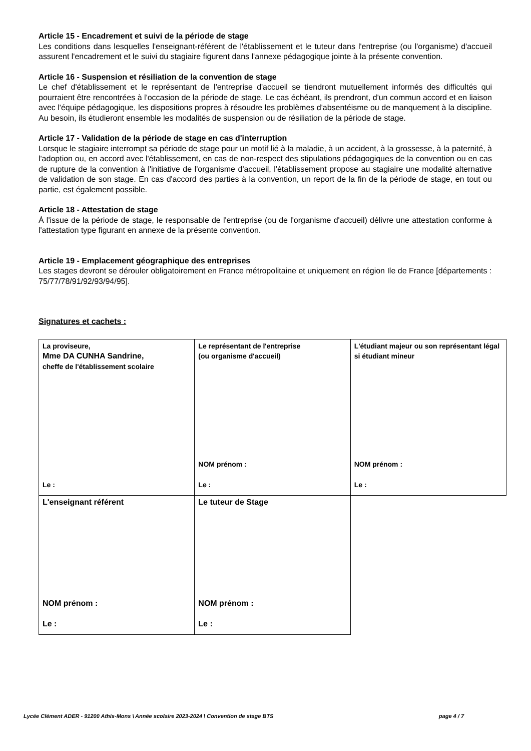Article 15 - Encadrement et suivi de la période de stage
Les conditions dans lesquelles l'enseignant-référent de l'établissement et le tuteur dans l'entreprise (ou l'organisme) d'accueil assurent l'encadrement et le suivi du stagiaire figurent dans l'annexe pédagogique jointe à la présente convention.
Article 16 - Suspension et résiliation de la convention de stage
Le chef d'établissement et le représentant de l'entreprise d'accueil se tiendront mutuellement informés des difficultés qui pourraient être rencontrées à l'occasion de la période de stage. Le cas échéant, ils prendront, d'un commun accord et en liaison avec l'équipe pédagogique, les dispositions propres à résoudre les problèmes d'absentéisme ou de manquement à la discipline. Au besoin, ils étudieront ensemble les modalités de suspension ou de résiliation de la période de stage.
Article 17 - Validation de la période de stage en cas d'interruption
Lorsque le stagiaire interrompt sa période de stage pour un motif lié à la maladie, à un accident, à la grossesse, à la paternité, à l'adoption ou, en accord avec l'établissement, en cas de non-respect des stipulations pédagogiques de la convention ou en cas de rupture de la convention à l'initiative de l'organisme d'accueil, l'établissement propose au stagiaire une modalité alternative de validation de son stage. En cas d'accord des parties à la convention, un report de la fin de la période de stage, en tout ou partie, est également possible.
Article 18 - Attestation de stage
À l'issue de la période de stage, le responsable de l'entreprise (ou de l'organisme d'accueil) délivre une attestation conforme à l'attestation type figurant en annexe de la présente convention.
Article 19 - Emplacement géographique des entreprises
Les stages devront se dérouler obligatoirement en France métropolitaine et uniquement en région Ile de France [départements : 75/77/78/91/92/93/94/95].
Signatures et cachets :
| La proviseure, Mme DA CUNHA Sandrine, cheffe de l'établissement scolaire Le : | Le représentant de l'entreprise (ou organisme d'accueil) NOM prénom : Le : | L'étudiant majeur ou son représentant légal si étudiant mineur NOM prénom : Le : |
| L'enseignant référent NOM prénom : Le : | Le tuteur de Stage NOM prénom : Le : | |
Lycée Clément ADER - 91200 Athis-Mons \ Année scolaire 2023-2024 \ Convention de stage BTS page 4 / 7